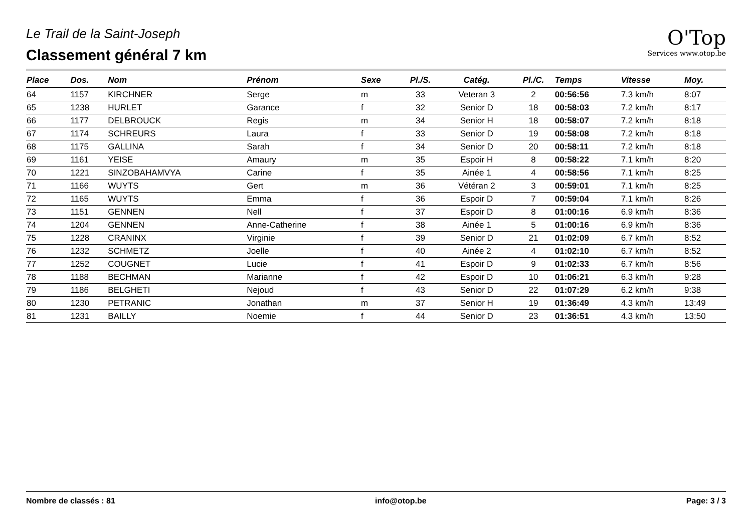Le Trail de la Saint-Joseph
Classement général 7 km
O'Top
Services www.otop.be
| Place | Dos. | Nom | Prénom | Sexe | Pl./S. | Catég. | Pl./C. | Temps | Vitesse | Moy. |
| --- | --- | --- | --- | --- | --- | --- | --- | --- | --- | --- |
| 64 | 1157 | KIRCHNER | Serge | m | 33 | Veteran 3 | 2 | 00:56:56 | 7.3 km/h | 8:07 |
| 65 | 1238 | HURLET | Garance | f | 32 | Senior D | 18 | 00:58:03 | 7.2 km/h | 8:17 |
| 66 | 1177 | DELBROUCK | Regis | m | 34 | Senior H | 18 | 00:58:07 | 7.2 km/h | 8:18 |
| 67 | 1174 | SCHREURS | Laura | f | 33 | Senior D | 19 | 00:58:08 | 7.2 km/h | 8:18 |
| 68 | 1175 | GALLINA | Sarah | f | 34 | Senior D | 20 | 00:58:11 | 7.2 km/h | 8:18 |
| 69 | 1161 | YEISE | Amaury | m | 35 | Espoir H | 8 | 00:58:22 | 7.1 km/h | 8:20 |
| 70 | 1221 | SINZOBAHAMVYA | Carine | f | 35 | Ainée 1 | 4 | 00:58:56 | 7.1 km/h | 8:25 |
| 71 | 1166 | WUYTS | Gert | m | 36 | Vétéran 2 | 3 | 00:59:01 | 7.1 km/h | 8:25 |
| 72 | 1165 | WUYTS | Emma | f | 36 | Espoir D | 7 | 00:59:04 | 7.1 km/h | 8:26 |
| 73 | 1151 | GENNEN | Nell | f | 37 | Espoir D | 8 | 01:00:16 | 6.9 km/h | 8:36 |
| 74 | 1204 | GENNEN | Anne-Catherine | f | 38 | Ainée 1 | 5 | 01:00:16 | 6.9 km/h | 8:36 |
| 75 | 1228 | CRANINX | Virginie | f | 39 | Senior D | 21 | 01:02:09 | 6.7 km/h | 8:52 |
| 76 | 1232 | SCHMETZ | Joelle | f | 40 | Ainée 2 | 4 | 01:02:10 | 6.7 km/h | 8:52 |
| 77 | 1252 | COUGNET | Lucie | f | 41 | Espoir D | 9 | 01:02:33 | 6.7 km/h | 8:56 |
| 78 | 1188 | BECHMAN | Marianne | f | 42 | Espoir D | 10 | 01:06:21 | 6.3 km/h | 9:28 |
| 79 | 1186 | BELGHETI | Nejoud | f | 43 | Senior D | 22 | 01:07:29 | 6.2 km/h | 9:38 |
| 80 | 1230 | PETRANIC | Jonathan | m | 37 | Senior H | 19 | 01:36:49 | 4.3 km/h | 13:49 |
| 81 | 1231 | BAILLY | Noemie | f | 44 | Senior D | 23 | 01:36:51 | 4.3 km/h | 13:50 |
Nombre de classés : 81 info@otop.be Page: 3 / 3